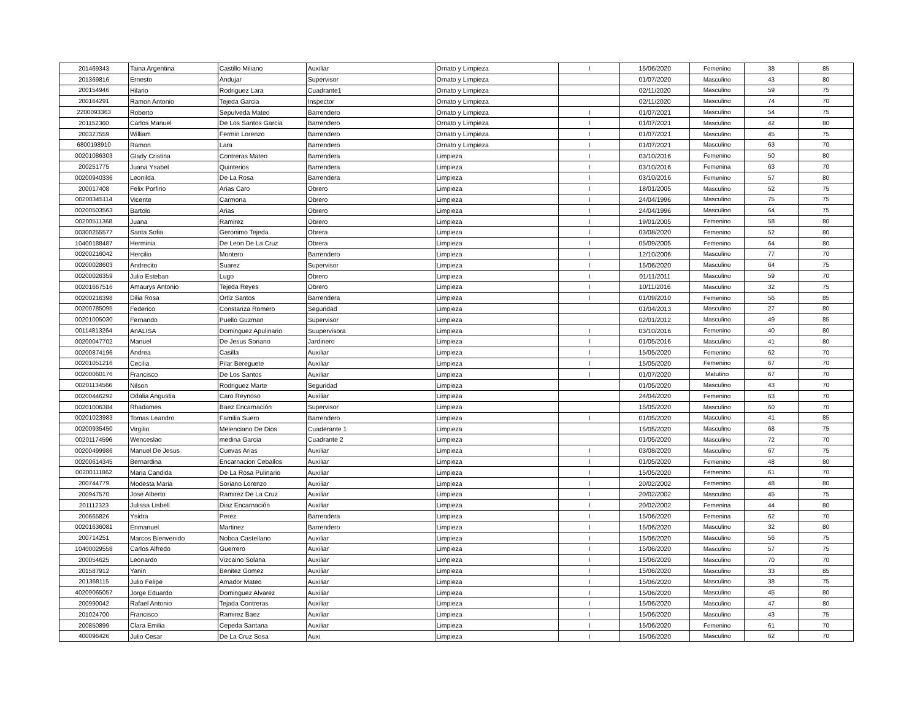| 201469343 | Taina Argentina | Castillo Miliano | Auxiliar | Ornato y Limpieza | I | 15/06/2020 | Femenino | 38 | 85 |
| 201369816 | Ernesto | Andujar | Supervisor | Ornato y Limpieza | | 01/07/2020 | Masculino | 43 | 80 |
| 200154946 | Hilario | Rodriguez Lara | Cuadrante1 | Ornato y Limpieza | | 02/11/2020 | Masculino | 59 | 75 |
| 200164291 | Ramon Antonio | Tejeda Garcia | Inspector | Ornato y Limpieza | | 02/11/2020 | Masculino | 74 | 70 |
| 2200093363 | Roberto | Sepulveda Mateo | Barrendero | Ornato y Limpieza | I | 01/07/2021 | Masculino | 54 | 75 |
| 201152360 | Carlos Manuel | De Los Santos Garcia | Barrendero | Ornato y Limpieza | I | 01/07/2021 | Masculino | 42 | 80 |
| 200327559 | William | Fermin Lorenzo | Barrendero | Ornato y Limpieza | I | 01/07/2021 | Masculino | 45 | 75 |
| 6800198910 | Ramon | Lara | Barrendero | Ornato y Limpieza | I | 01/07/2021 | Masculino | 63 | 70 |
| 00201086303 | Glady Cristina | Contreras Mateo | Barrendera | Limpieza | I | 03/10/2016 | Femenino | 50 | 80 |
| 200251775 | Juana Ysabel | Quinterios | Barrendera | Limpieza | I | 03/10/2016 | Femenina | 63 | 70 |
| 00200940336 | Leonilda | De La Rosa | Barrendera | Limpieza | I | 03/10/2016 | Femenino | 57 | 80 |
| 200017408 | Felix Porfirio | Arias Caro | Obrero | Limpieza | I | 18/01/2005 | Masculino | 52 | 75 |
| 00200345114 | Vicente | Carmona | Obrero | Limpieza | I | 24/04/1996 | Masculino | 75 | 75 |
| 00200503563 | Bartolo | Arias | Obrero | Limpieza | I | 24/04/1996 | Masculino | 64 | 75 |
| 00200511368 | Juana | Ramirez | Obrero | Limpieza | I | 19/01/2005 | Femenino | 58 | 80 |
| 00300255577 | Santa Sofia | Geronimo Tejeda | Obrera | Limpieza | I | 03/08/2020 | Femenino | 52 | 80 |
| 10400188487 | Herminia | De Leon De La Cruz | Obrera | Limpieza | I | 05/09/2005 | Femenino | 64 | 80 |
| 00200216042 | Hercilio | Montero | Barrendero | Limpieza | I | 12/10/2006 | Masculino | 77 | 70 |
| 00200028603 | Andrecito | Suarez | Supervisor | Limpieza | I | 15/06/2020 | Masculino | 64 | 75 |
| 00200026359 | Julio Esteban | Lugo | Obrero | Limpieza | I | 01/11/2011 | Masculino | 59 | 70 |
| 00201667516 | Amaurys Antonio | Tejeda Reyes | Obrero | Limpieza | I | 10/11/2016 | Masculino | 32 | 75 |
| 00200216398 | Dilia Rosa | Ortiz Santos | Barrendera | Limpieza | I | 01/09/2010 | Femenino | 56 | 85 |
| 00200785095 | Federico | Constanza Romero | Seguridad | Limpieza | | 01/04/2013 | Masculino | 27 | 80 |
| 00201005030 | Fernando | Puello Guzman | Supervisor | Limpieza | | 02/01/2012 | Masculino | 49 | 85 |
| 00114813264 | AnALISA | Dominguez Apulinario | Suupervisora | Limpieza | I | 03/10/2016 | Femenino | 40 | 80 |
| 00200047702 | Manuel | De Jesus Soriano | Jardinero | Limpieza | I | 01/05/2016 | Masculino | 41 | 80 |
| 00200874196 | Andrea | Casilla | Auxiliar | Limpieza | I | 15/05/2020 | Femenino | 62 | 70 |
| 00201051216 | Cecilia | Pilar Bereguete | Auxiliar | Limpieza | I | 15/05/2020 | Femenino | 67 | 70 |
| 00200060176 | Francisco | De Los Santos | Auxiliar | Limpieza | I | 01/07/2020 | Matutino | 67 | 70 |
| 00201134566 | Nilson | Rodriguez Marte | Seguridad | Limpieza | | 01/05/2020 | Masculino | 43 | 70 |
| 00200446292 | Odalia Angustia | Caro Reynoso | Auxiliar | Limpieza | | 24/04/2020 | Femenino | 63 | 70 |
| 00201006384 | Rhadames | Baez Encarnación | Supervisor | Limpieza | | 15/05/2020 | Masculino | 60 | 70 |
| 00201023983 | Tomas Leandro | Familia Suero | Barrendero | Limpieza | I | 01/05/2020 | Masculino | 41 | 85 |
| 00200935450 | Virgilio | Melenciano De Dios | Cuaderante 1 | Limpieza | | 15/05/2020 | Masculino | 68 | 75 |
| 00201174596 | Wenceslao | medina Garcia | Cuadrante 2 | Limpieza | | 01/05/2020 | Masculino | 72 | 70 |
| 00200499986 | Manuel De Jesus | Cuevas Arias | Auxiliar | Limpieza | I | 03/08/2020 | Masculino | 67 | 75 |
| 00200614345 | Bernardina | Encarnacion Ceballos | Auxiliar | Limpieza | I | 01/05/2020 | Femenino | 48 | 80 |
| 00200111862 | Maria Candida | De La Rosa Pulinario | Auxiliar | Limpieza | I | 15/05/2020 | Femenino | 61 | 70 |
| 200744779 | Modesta Maria | Soriano Lorenzo | Auxiliar | Limpieza | I | 20/02/2002 | Femenino | 48 | 80 |
| 200947570 | Jose Alberto | Ramirez De La Cruz | Auxiliar | Limpieza | I | 20/02/2002 | Masculino | 45 | 75 |
| 201112323 | Julissa Lisbell | Diaz Encarnación | Auxiliar | Limpieza | I | 20/02/2002 | Femenina | 44 | 80 |
| 200665826 | Ysidra | Perez | Barrendera | Limpieza | I | 15/06/2020 | Femenina | 62 | 70 |
| 00201636081 | Enmanuel | Martinez | Barrendero | Limpieza | I | 15/06/2020 | Masculino | 32 | 80 |
| 200714251 | Marcos Bienvenido | Noboa Castellano | Auxiliar | Limpieza | I | 15/06/2020 | Masculino | 56 | 75 |
| 10400029558 | Carlos Alfredo | Guerrero | Auxiliar | Limpieza | I | 15/06/2020 | Masculino | 57 | 75 |
| 200054625 | Leonardo | Vizcaino Solana | Auxiliar | Limpieza | I | 15/06/2020 | Masculino | 70 | 70 |
| 201587912 | Yanin | Benitez Gomez | Auxiliar | Limpieza | I | 15/06/2020 | Masculino | 33 | 85 |
| 201368115 | Julio Felipe | Amador Mateo | Auxiliar | Limpieza | I | 15/06/2020 | Masculino | 38 | 75 |
| 40209065057 | Jorge Eduardo | Dominguez Alvarez | Auxiliar | Limpieza | I | 15/06/2020 | Masculino | 45 | 80 |
| 200990042 | Rafael Antonio | Tejada Contreras | Auxiliar | Limpieza | I | 15/06/2020 | Masculino | 47 | 80 |
| 201024700 | Francisco | Ramirez Baez | Auxiliar | Limpieza | I | 15/06/2020 | Masculino | 43 | 75 |
| 200850899 | Clara Emilia | Cepeda Santana | Auxiliar | Limpieza | I | 15/06/2020 | Femenino | 61 | 70 |
| 400096426 | Julio Cesar | De La Cruz Sosa | Auxi | Limpieza | I | 15/06/2020 | Masculino | 62 | 70 |